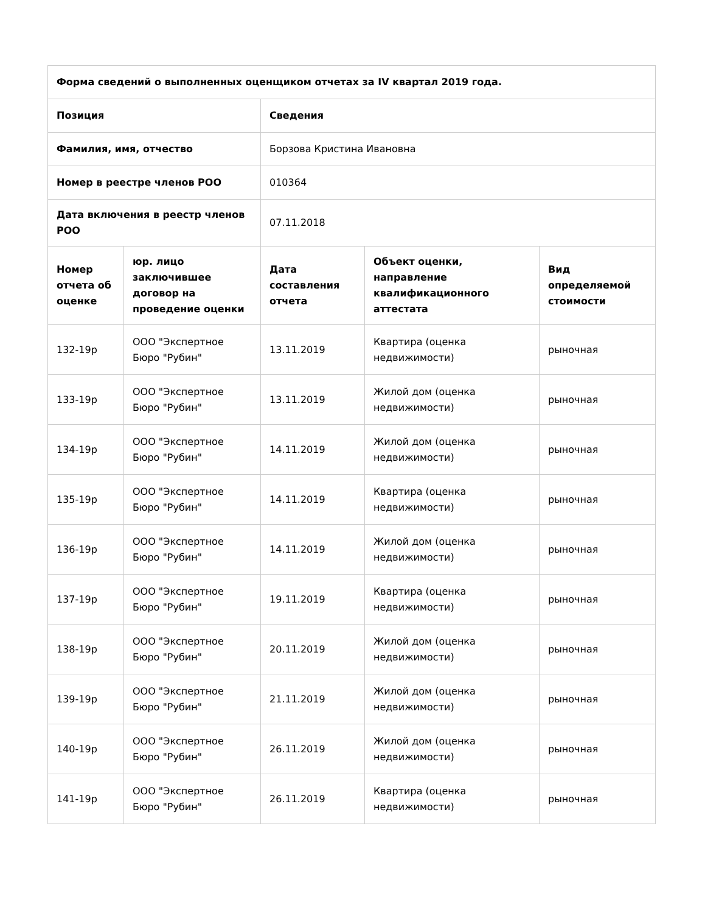| Форма сведений о выполненных оценщиком отчетах за IV квартал 2019 года. | | | | |
| --- | --- | --- | --- | --- |
| Позиция | | Сведения | | |
| Фамилия, имя, отчество | | Борзова Кристина Ивановна | | |
| Номер в реестре членов РОО | | 010364 | | |
| Дата включения в реестр членов РОО | | 07.11.2018 | | |
| Номер отчета об оценке | юр. лицо заключившее договор на проведение оценки | Дата составления отчета | Объект оценки, направление квалификационного аттестата | Вид определяемой стоимости |
| 132-19р | ООО "Экспертное Бюро "Рубин" | 13.11.2019 | Квартира (оценка недвижимости) | рыночная |
| 133-19р | ООО "Экспертное Бюро "Рубин" | 13.11.2019 | Жилой дом (оценка недвижимости) | рыночная |
| 134-19р | ООО "Экспертное Бюро "Рубин" | 14.11.2019 | Жилой дом (оценка недвижимости) | рыночная |
| 135-19р | ООО "Экспертное Бюро "Рубин" | 14.11.2019 | Квартира (оценка недвижимости) | рыночная |
| 136-19р | ООО "Экспертное Бюро "Рубин" | 14.11.2019 | Жилой дом (оценка недвижимости) | рыночная |
| 137-19р | ООО "Экспертное Бюро "Рубин" | 19.11.2019 | Квартира (оценка недвижимости) | рыночная |
| 138-19р | ООО "Экспертное Бюро "Рубин" | 20.11.2019 | Жилой дом (оценка недвижимости) | рыночная |
| 139-19р | ООО "Экспертное Бюро "Рубин" | 21.11.2019 | Жилой дом (оценка недвижимости) | рыночная |
| 140-19р | ООО "Экспертное Бюро "Рубин" | 26.11.2019 | Жилой дом (оценка недвижимости) | рыночная |
| 141-19р | ООО "Экспертное Бюро "Рубин" | 26.11.2019 | Квартира (оценка недвижимости) | рыночная |